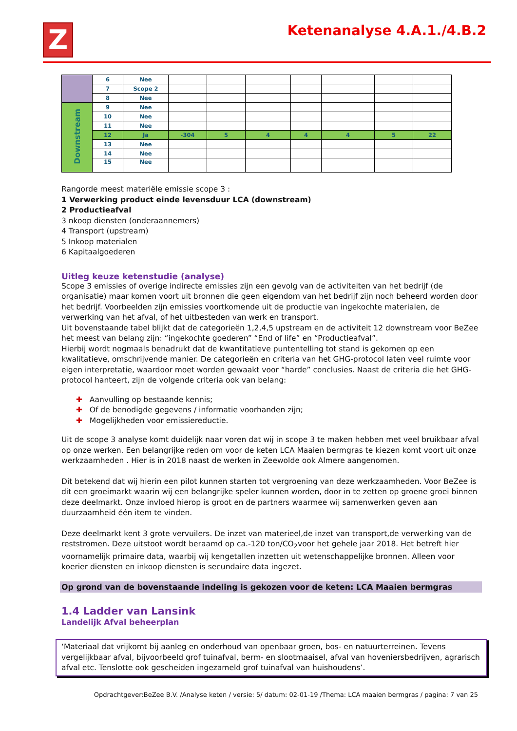Z
Ketenanalyse 4.A.1./4.B.2
| | 6 | Nee | | | | | | | |
| | 7 | Scope 2 | | | | | | | |
| | 8 | Nee | | | | | | | |
| Downstream | 9 | Nee | | | | | | | |
| | 10 | Nee | | | | | | | |
| | 11 | Nee | | | | | | | |
| | 12 | Ja | -304 | 5 | 4 | 4 | 4 | 5 | 22 |
| | 13 | Nee | | | | | | | |
| | 14 | Nee | | | | | | | |
| | 15 | Nee | | | | | | | |
Rangorde meest materiële emissie scope 3 :
1 Verwerking product einde levensduur LCA (downstream)
2 Productieafval
3 nkoop diensten (onderaannemers)
4 Transport (upstream)
5 Inkoop materialen
6 Kapitaalgoederen
Uitleg keuze ketenstudie (analyse)
Scope 3 emissies of overige indirecte emissies zijn een gevolg van de activiteiten van het bedrijf (de organisatie) maar komen voort uit bronnen die geen eigendom van het bedrijf zijn noch beheerd worden door het bedrijf. Voorbeelden zijn emissies voortkomende uit de productie van ingekochte materialen, de verwerking van het afval, of het uitbesteden van werk en transport.
Uit bovenstaande tabel blijkt dat de categorieën 1,2,4,5 upstream en de activiteit 12 downstream voor BeZee het meest van belang zijn: “ingekochte goederen” “End of life” en “Productieafval”.
Hierbij wordt nogmaals benadrukt dat de kwantitatieve puntentelling tot stand is gekomen op een kwalitatieve, omschrijvende manier. De categorieën en criteria van het GHG-protocol laten veel ruimte voor eigen interpretatie, waardoor moet worden gewaakt voor “harde” conclusies. Naast de criteria die het GHG- protocol hanteert, zijn de volgende criteria ook van belang:
✚ Aanvulling op bestaande kennis;
✚ Of de benodigde gegevens / informatie voorhanden zijn;
✚ Mogelijkheden voor emissiereductie.
Uit de scope 3 analyse komt duidelijk naar voren dat wij in scope 3 te maken hebben met veel bruikbaar afval op onze werken. Een belangrijke reden om voor de keten LCA Maaien bermgras te kiezen komt voort uit onze werkzaamheden . Hier is in 2018 naast de werken in Zeewolde ook Almere aangenomen.
Dit betekend dat wij hierin een pilot kunnen starten tot vergroening van deze werkzaamheden. Voor BeZee is dit een groeimarkt waarin wij een belangrijke speler kunnen worden, door in te zetten op groene groei binnen deze deelmarkt. Onze invloed hierop is groot en de partners waarmee wij samenwerken geven aan duurzaamheid één item te vinden.
Deze deelmarkt kent 3 grote vervuilers. De inzet van materieel,de inzet van transport,de verwerking van de reststromen. Deze uitstoot wordt beraamd op ca.-120 ton/CO<sub>2</sub>voor het gehele jaar 2018. Het betreft hier voornamelijk primaire data, waarbij wij kengetallen inzetten uit wetenschappelijke bronnen. Alleen voor koerier diensten en inkoop diensten is secundaire data ingezet.
Op grond van de bovenstaande indeling is gekozen voor de keten: LCA Maaien bermgras
1.4 Ladder van Lansink
Landelijk Afval beheerplan
‘Materiaal dat vrijkomt bij aanleg en onderhoud van openbaar groen, bos- en natuurterreinen. Tevens vergelijkbaar afval, bijvoorbeeld grof tuinafval, berm- en slootmaaisel, afval van hoveniersbedrijven, agrarisch afval etc. Tenslotte ook gescheiden ingezameld grof tuinafval van huishoudens’.
Opdrachtgever:BeZee B.V. /Analyse keten / versie: 5/ datum: 02-01-19 /Thema: LCA maaien bermgras / pagina: 7 van 25